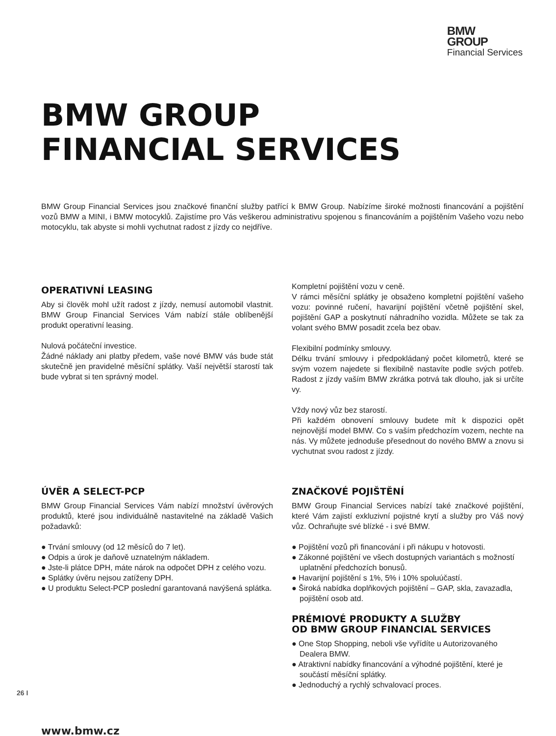BMW
GROUP
Financial Services
BMW GROUP
FINANCIAL SERVICES
BMW Group Financial Services jsou značkové finanční služby patřící k BMW Group. Nabízíme široké možnosti financování a pojištění vozů BMW a MINI, i BMW motocyklů. Zajistíme pro Vás veškerou administrativu spojenou s financováním a pojištěním Vašeho vozu nebo motocyklu, tak abyste si mohli vychutnat radost z jízdy co nejdříve.
OPERATIVNÍ LEASING
Aby si člověk mohl užít radost z jízdy, nemusí automobil vlastnit. BMW Group Financial Services Vám nabízí stále oblíbenější produkt operativní leasing.
Nulová počáteční investice.
Žádné náklady ani platby předem, vaše nové BMW vás bude stát skutečně jen pravidelné měsíční splátky. Vaší největší starostí tak bude vybrat si ten správný model.
Kompletní pojištění vozu v ceně.
V rámci měsíční splátky je obsaženo kompletní pojištění vašeho vozu: povinné ručení, havarijní pojištění včetně pojištění skel, pojištění GAP a poskytnutí náhradního vozidla. Můžete se tak za volant svého BMW posadit zcela bez obav.
Flexibilní podmínky smlouvy.
Délku trvání smlouvy i předpokládaný počet kilometrů, které se svým vozem najedete si flexibilně nastavíte podle svých potřeb. Radost z jízdy vaším BMW zkrátka potrvá tak dlouho, jak si určíte vy.
Vždy nový vůz bez starostí.
Při každém obnovení smlouvy budete mít k dispozici opět nejnovější model BMW. Co s vaším předchozím vozem, nechte na nás. Vy můžete jednoduše přesednout do nového BMW a znovu si vychutnat svou radost z jízdy.
ÚVĚR A SELECT-PCP
BMW Group Financial Services Vám nabízí množství úvěrových produktů, které jsou individuálně nastavitelné na základě Vašich požadavků:
● Trvání smlouvy (od 12 měsíců do 7 let).
● Odpis a úrok je daňově uznatelným nákladem.
● Jste-li plátce DPH, máte nárok na odpočet DPH z celého vozu.
● Splátky úvěru nejsou zatíženy DPH.
● U produktu Select-PCP poslední garantovaná navýšená splátka.
ZNAČKOVÉ POJIŠTĚNÍ
BMW Group Financial Services nabízí také značkové pojištění, které Vám zajistí exkluzivní pojistné krytí a služby pro Váš nový vůz. Ochraňujte své blízké - i své BMW.
● Pojištění vozů při financování i při nákupu v hotovosti.
● Zákonné pojištění ve všech dostupných variantách s možností uplatnění předchozích bonusů.
● Havarijní pojištění s 1%, 5% i 10% spoluúčastí.
● Široká nabídka doplňkových pojištění – GAP, skla, zavazadla, pojištění osob atd.
PRÉMIOVÉ PRODUKTY A SLUŽBY
OD BMW GROUP FINANCIAL SERVICES
● One Stop Shopping, neboli vše vyřídíte u Autorizovaného Dealera BMW.
● Atraktivní nabídky financování a výhodné pojištění, které je součástí měsíční splátky.
● Jednoduchý a rychlý schvalovací proces.
www.bmw.cz
26 I